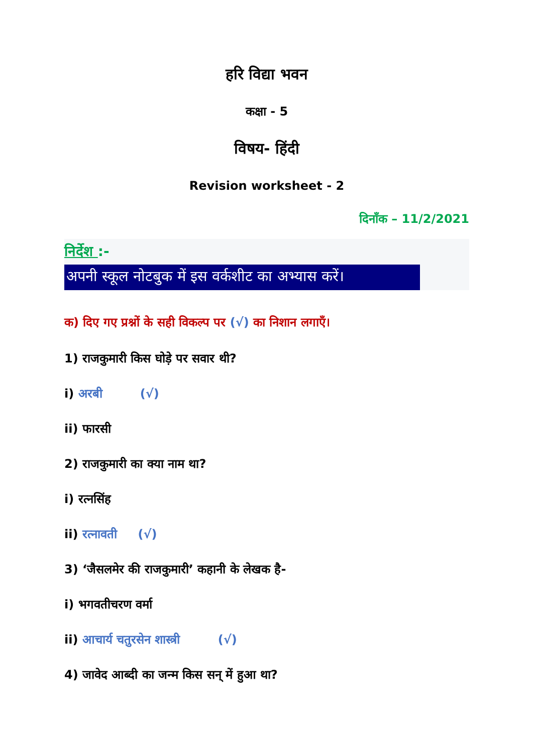हरि विद्या भवन
कक्षा - 5
विषय- हिंदी
Revision worksheet - 2
दिनाँक – 11/2/2021
निर्देश :-
अपनी स्कूल नोटबुक में इस वर्कशीट का अभ्यास करें।
क) दिए गए प्रश्नों के सही विकल्प पर (√) का निशान लगाएँ।
1) राजकुमारी किस घोड़े पर सवार थी?
i) अरबी (√)
ii) फारसी
2) राजकुमारी का क्या नाम था?
i) रत्नसिंह
ii) रत्नावती (√)
3) ‘जैसलमेर की राजकुमारी’ कहानी के लेखक है-
i) भगवतीचरण वर्मा
ii) आचार्य चतुरसेन शास्त्री (√)
4) जावेद आब्दी का जन्म किस सन् में हुआ था?